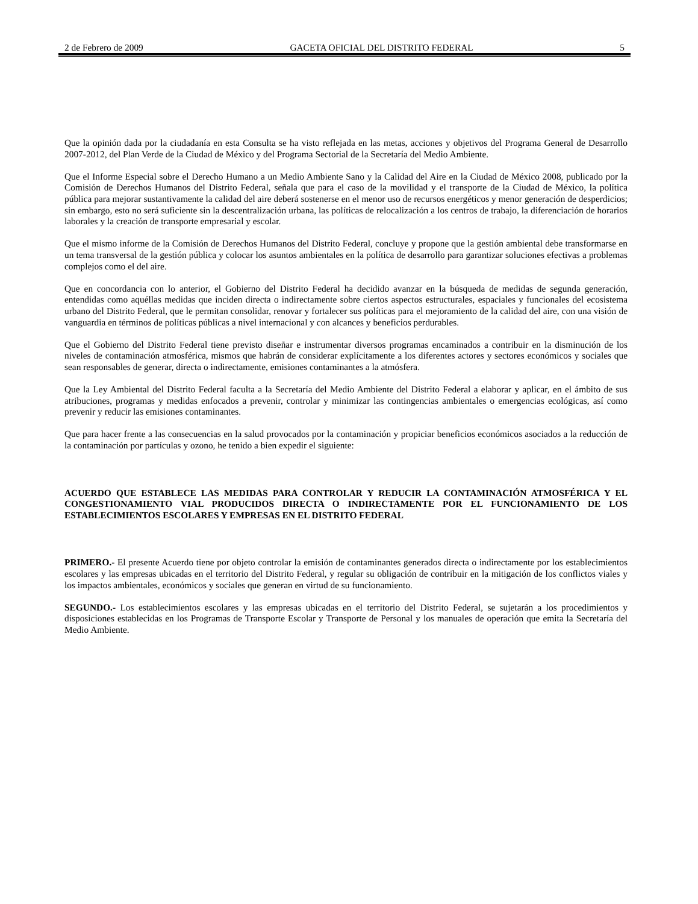2 de Febrero de 2009 GACETA OFICIAL DEL DISTRITO FEDERAL 5
Que la opinión dada por la ciudadanía en esta Consulta se ha visto reflejada en las metas, acciones y objetivos del Programa General de Desarrollo 2007-2012, del Plan Verde de la Ciudad de México y del Programa Sectorial de la Secretaría del Medio Ambiente.
Que el Informe Especial sobre el Derecho Humano a un Medio Ambiente Sano y la Calidad del Aire en la Ciudad de México 2008, publicado por la Comisión de Derechos Humanos del Distrito Federal, señala que para el caso de la movilidad y el transporte de la Ciudad de México, la política pública para mejorar sustantivamente la calidad del aire deberá sostenerse en el menor uso de recursos energéticos y menor generación de desperdicios; sin embargo, esto no será suficiente sin la descentralización urbana, las políticas de relocalización a los centros de trabajo, la diferenciación de horarios laborales y la creación de transporte empresarial y escolar.
Que el mismo informe de la Comisión de Derechos Humanos del Distrito Federal, concluye y propone que la gestión ambiental debe transformarse en un tema transversal de la gestión pública y colocar los asuntos ambientales en la política de desarrollo para garantizar soluciones efectivas a problemas complejos como el del aire.
Que en concordancia con lo anterior, el Gobierno del Distrito Federal ha decidido avanzar en la búsqueda de medidas de segunda generación, entendidas como aquéllas medidas que inciden directa o indirectamente sobre ciertos aspectos estructurales, espaciales y funcionales del ecosistema urbano del Distrito Federal, que le permitan consolidar, renovar y fortalecer sus políticas para el mejoramiento de la calidad del aire, con una visión de vanguardia en términos de políticas públicas a nivel internacional y con alcances y beneficios perdurables.
Que el Gobierno del Distrito Federal tiene previsto diseñar e instrumentar diversos programas encaminados a contribuir en la disminución de los niveles de contaminación atmosférica, mismos que habrán de considerar explícitamente a los diferentes actores y sectores económicos y sociales que sean responsables de generar, directa o indirectamente, emisiones contaminantes a la atmósfera.
Que la Ley Ambiental del Distrito Federal faculta a la Secretaría del Medio Ambiente del Distrito Federal a elaborar y aplicar, en el ámbito de sus atribuciones, programas y medidas enfocados a prevenir, controlar y minimizar las contingencias ambientales o emergencias ecológicas, así como prevenir y reducir las emisiones contaminantes.
Que para hacer frente a las consecuencias en la salud provocados por la contaminación y propiciar beneficios económicos asociados a la reducción de la contaminación por partículas y ozono, he tenido a bien expedir el siguiente:
ACUERDO QUE ESTABLECE LAS MEDIDAS PARA CONTROLAR Y REDUCIR LA CONTAMINACIÓN ATMOSFÉRICA Y EL CONGESTIONAMIENTO VIAL PRODUCIDOS DIRECTA O INDIRECTAMENTE POR EL FUNCIONAMIENTO DE LOS ESTABLECIMIENTOS ESCOLARES Y EMPRESAS EN EL DISTRITO FEDERAL
PRIMERO.- El presente Acuerdo tiene por objeto controlar la emisión de contaminantes generados directa o indirectamente por los establecimientos escolares y las empresas ubicadas en el territorio del Distrito Federal, y regular su obligación de contribuir en la mitigación de los conflictos viales y los impactos ambientales, económicos y sociales que generan en virtud de su funcionamiento.
SEGUNDO.- Los establecimientos escolares y las empresas ubicadas en el territorio del Distrito Federal, se sujetarán a los procedimientos y disposiciones establecidas en los Programas de Transporte Escolar y Transporte de Personal y los manuales de operación que emita la Secretaría del Medio Ambiente.